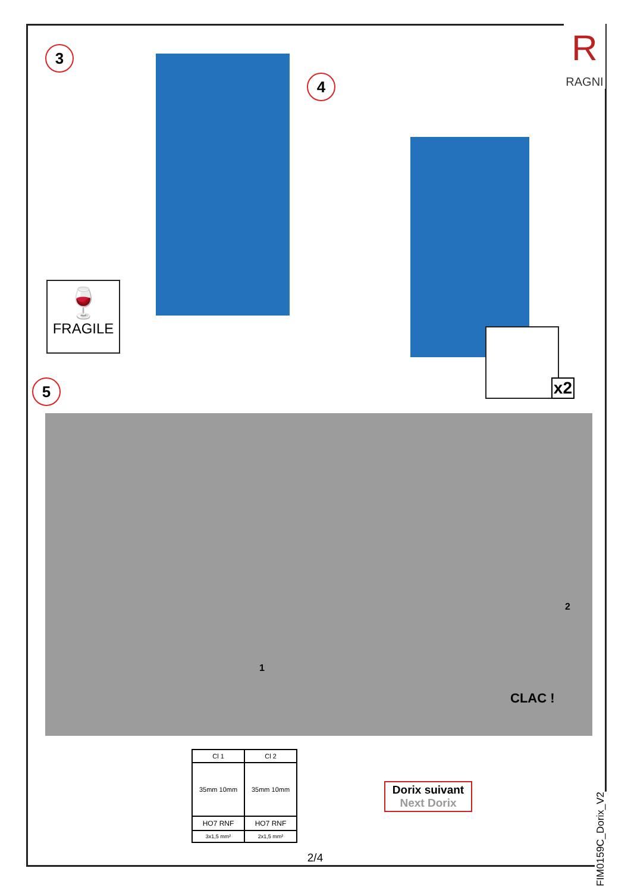R
RAGNI
3
🍷
FRAGILE
4
x2
5
1
2
CLAC !
| Cl 1 | Cl 2 |
| 35mm 10mm | 35mm 10mm |
| HO7 RNF | HO7 RNF |
| 3x1,5 mm² | 2x1,5 mm² |
Dorix suivant
Next Dorix
2/4
FIM0159C_Dorix_V2